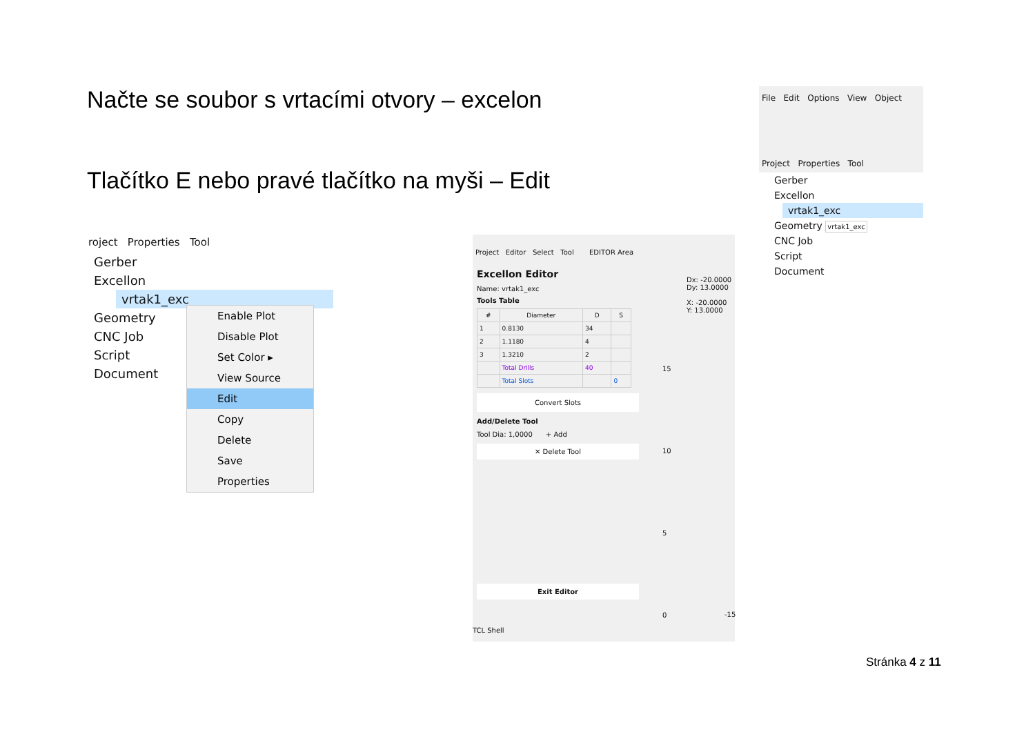Načte se soubor s vrtacími otvory – excelon
Tlačítko E nebo pravé tlačítko na myši – Edit
roject Properties Tool
Gerber
Excellon
vrtak1_exc
Geometry
CNC Job
Script
Document
Enable Plot
Disable Plot
Set Color ▸
View Source
Edit
Copy
Delete
Save
Properties
Project Editor Select Tool EDITOR Area
Excellon Editor
Name: vrtak1_exc
Tools Table
| # | Diameter | D | S |
| --- | --- | --- | --- |
| 1 | 0.8130 | 34 | |
| 2 | 1.1180 | 4 | |
| 3 | 1.3210 | 2 | |
| | Total Drills | 40 | |
| | Total Slots | | 0 |
Convert Slots
Add/Delete Tool
Tool Dia: 1,0000 + Add
✕ Delete Tool
Exit Editor
Dx: -20.0000
Dy: 13.0000
X: -20.0000
Y: 13.0000
15
10
5
0
-15
TCL Shell
File Edit Options View Object
Project Properties Tool
Gerber
Excellon
vrtak1_exc
Geometry vrtak1_exc
CNC Job
Script
Document
Stránka 4 z 11